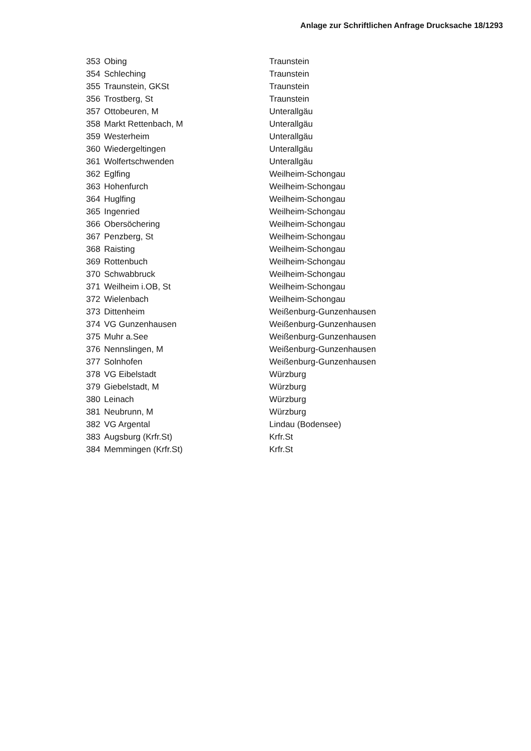Anlage zur Schriftlichen Anfrage Drucksache 18/1293
| 353 | Obing | Traunstein |
| 354 | Schleching | Traunstein |
| 355 | Traunstein, GKSt | Traunstein |
| 356 | Trostberg, St | Traunstein |
| 357 | Ottobeuren, M | Unterallgäu |
| 358 | Markt Rettenbach, M | Unterallgäu |
| 359 | Westerheim | Unterallgäu |
| 360 | Wiedergeltingen | Unterallgäu |
| 361 | Wolfertschwenden | Unterallgäu |
| 362 | Eglfing | Weilheim-Schongau |
| 363 | Hohenfurch | Weilheim-Schongau |
| 364 | Huglfing | Weilheim-Schongau |
| 365 | Ingenried | Weilheim-Schongau |
| 366 | Obersöchering | Weilheim-Schongau |
| 367 | Penzberg, St | Weilheim-Schongau |
| 368 | Raisting | Weilheim-Schongau |
| 369 | Rottenbuch | Weilheim-Schongau |
| 370 | Schwabbruck | Weilheim-Schongau |
| 371 | Weilheim i.OB, St | Weilheim-Schongau |
| 372 | Wielenbach | Weilheim-Schongau |
| 373 | Dittenheim | Weißenburg-Gunzenhausen |
| 374 | VG Gunzenhausen | Weißenburg-Gunzenhausen |
| 375 | Muhr a.See | Weißenburg-Gunzenhausen |
| 376 | Nennslingen, M | Weißenburg-Gunzenhausen |
| 377 | Solnhofen | Weißenburg-Gunzenhausen |
| 378 | VG Eibelstadt | Würzburg |
| 379 | Giebelstadt, M | Würzburg |
| 380 | Leinach | Würzburg |
| 381 | Neubrunn, M | Würzburg |
| 382 | VG Argental | Lindau (Bodensee) |
| 383 | Augsburg (Krfr.St) | Krfr.St |
| 384 | Memmingen (Krfr.St) | Krfr.St |